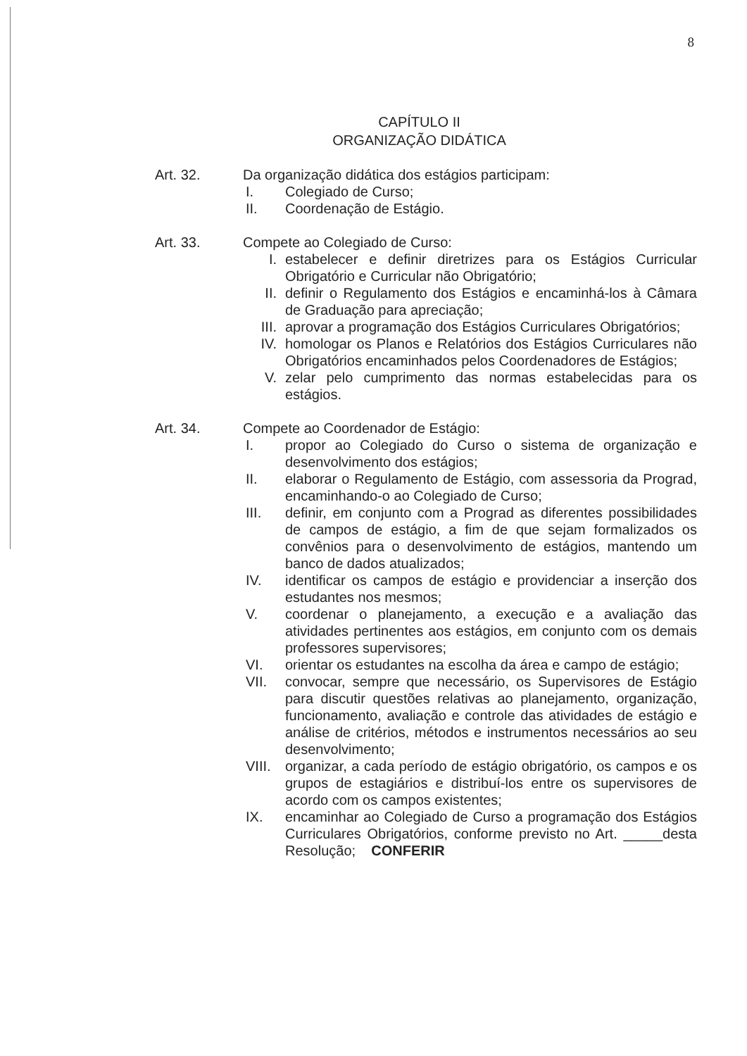8
CAPÍTULO II
ORGANIZAÇÃO DIDÁTICA
Art. 32. Da organização didática dos estágios participam:
I. Colegiado de Curso;
II. Coordenação de Estágio.
Art. 33. Compete ao Colegiado de Curso:
I. estabelecer e definir diretrizes para os Estágios Curricular Obrigatório e Curricular não Obrigatório;
II. definir o Regulamento dos Estágios e encaminhá-los à Câmara de Graduação para apreciação;
III. aprovar a programação dos Estágios Curriculares Obrigatórios;
IV. homologar os Planos e Relatórios dos Estágios Curriculares não Obrigatórios encaminhados pelos Coordenadores de Estágios;
V. zelar pelo cumprimento das normas estabelecidas para os estágios.
Art. 34. Compete ao Coordenador de Estágio:
I. propor ao Colegiado do Curso o sistema de organização e desenvolvimento dos estágios;
II. elaborar o Regulamento de Estágio, com assessoria da Prograd, encaminhando-o ao Colegiado de Curso;
III. definir, em conjunto com a Prograd as diferentes possibilidades de campos de estágio, a fim de que sejam formalizados os convênios para o desenvolvimento de estágios, mantendo um banco de dados atualizados;
IV. identificar os campos de estágio e providenciar a inserção dos estudantes nos mesmos;
V. coordenar o planejamento, a execução e a avaliação das atividades pertinentes aos estágios, em conjunto com os demais professores supervisores;
VI. orientar os estudantes na escolha da área e campo de estágio;
VII. convocar, sempre que necessário, os Supervisores de Estágio para discutir questões relativas ao planejamento, organização, funcionamento, avaliação e controle das atividades de estágio e análise de critérios, métodos e instrumentos necessários ao seu desenvolvimento;
VIII. organizar, a cada período de estágio obrigatório, os campos e os grupos de estagiários e distribuí-los entre os supervisores de acordo com os campos existentes;
IX. encaminhar ao Colegiado de Curso a programação dos Estágios Curriculares Obrigatórios, conforme previsto no Art. _____desta Resolução; CONFERIR